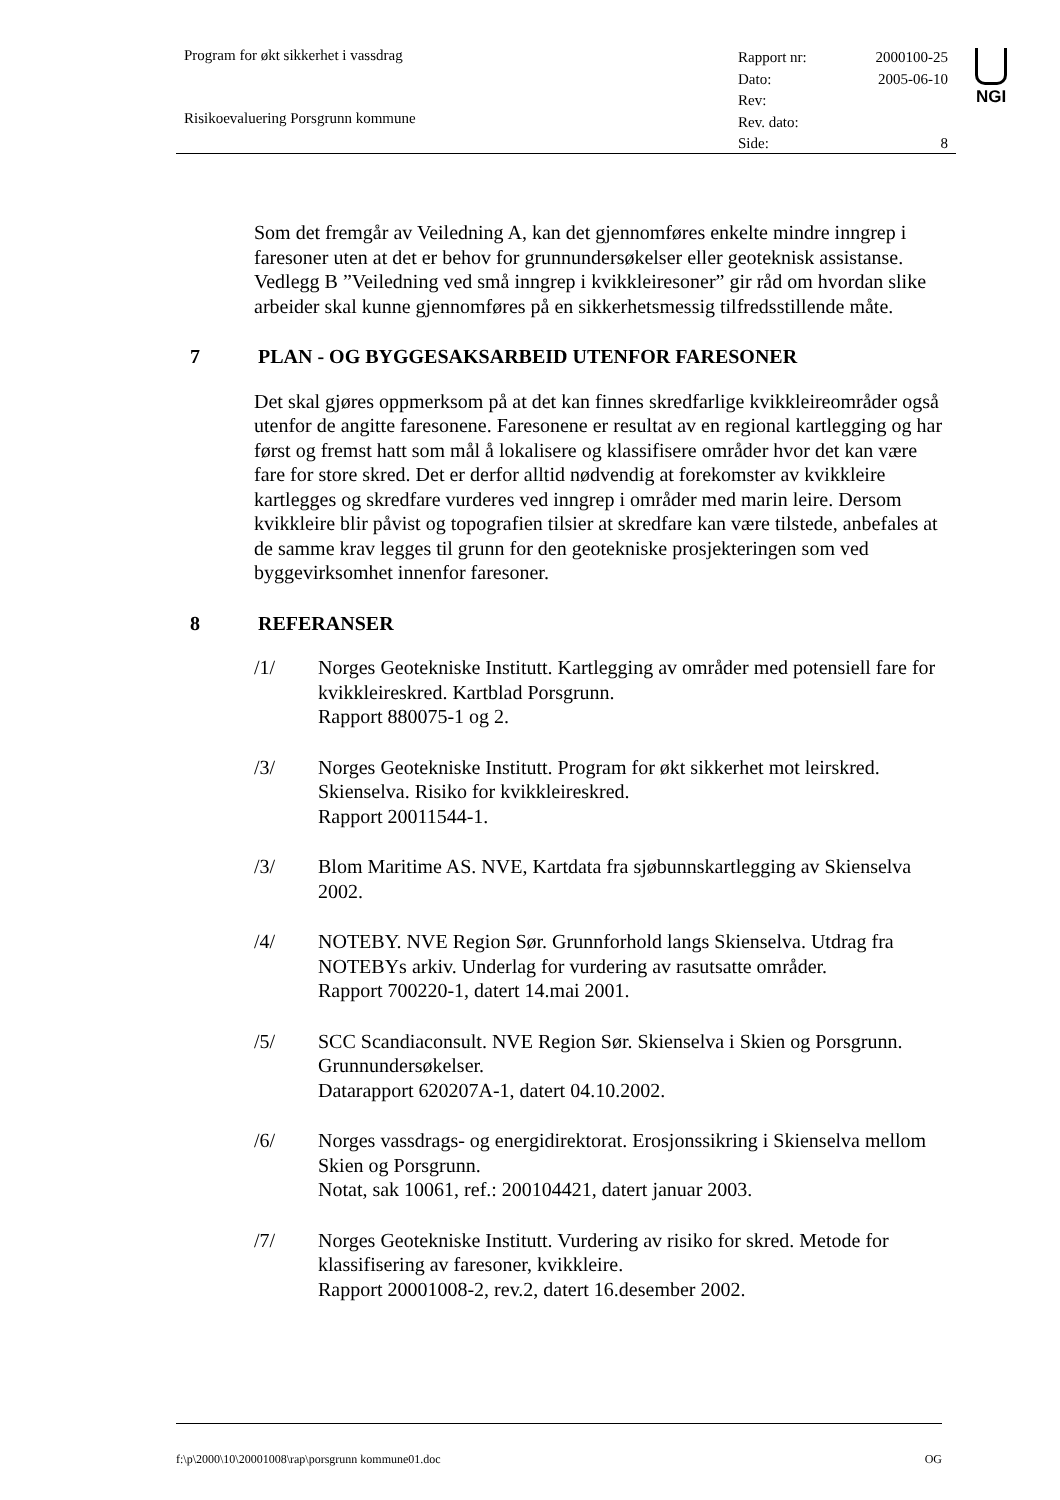Program for økt sikkerhet i vassdrag
Risikoevaluering Porsgrunn kommune
Rapport nr: 2000100-25
Dato: 2005-06-10
Rev:
Rev. dato:
Side: 8
NGI
Som det fremgår av Veiledning A, kan det gjennomføres enkelte mindre inngrep i faresoner uten at det er behov for grunnundersøkelser eller geoteknisk assistanse. Vedlegg B ”Veiledning ved små inngrep i kvikkleiresoner” gir råd om hvordan slike arbeider skal kunne gjennomføres på en sikkerhetsmessig tilfredsstillende måte.
7 PLAN - OG BYGGESAKSARBEID UTENFOR FARESONER
Det skal gjøres oppmerksom på at det kan finnes skredfarlige kvikkleireområder også utenfor de angitte faresonene. Faresonene er resultat av en regional kartlegging og har først og fremst hatt som mål å lokalisere og klassifisere områder hvor det kan være fare for store skred. Det er derfor alltid nødvendig at forekomster av kvikkleire kartlegges og skredfare vurderes ved inngrep i områder med marin leire. Dersom kvikkleire blir påvist og topografien tilsier at skredfare kan være tilstede, anbefales at de samme krav legges til grunn for den geotekniske prosjekteringen som ved byggevirksomhet innenfor faresoner.
8 REFERANSER
/1/ Norges Geotekniske Institutt. Kartlegging av områder med potensiell fare for kvikkleireskred. Kartblad Porsgrunn.
Rapport 880075-1 og 2.
/3/ Norges Geotekniske Institutt. Program for økt sikkerhet mot leirskred. Skienselva. Risiko for kvikkleireskred.
Rapport 20011544-1.
/3/ Blom Maritime AS. NVE, Kartdata fra sjøbunnskartlegging av Skienselva 2002.
/4/ NOTEBY. NVE Region Sør. Grunnforhold langs Skienselva. Utdrag fra NOTEBYs arkiv. Underlag for vurdering av rasutsatte områder.
Rapport 700220-1, datert 14.mai 2001.
/5/ SCC Scandiaconsult. NVE Region Sør. Skienselva i Skien og Porsgrunn. Grunnundersøkelser.
Datarapport 620207A-1, datert 04.10.2002.
/6/ Norges vassdrags- og energidirektorat. Erosjonssikring i Skienselva mellom Skien og Porsgrunn.
Notat, sak 10061, ref.: 200104421, datert januar 2003.
/7/ Norges Geotekniske Institutt. Vurdering av risiko for skred. Metode for klassifisering av faresoner, kvikkleire.
Rapport 20001008-2, rev.2, datert 16.desember 2002.
f:\p\2000\10\20001008\rap\porsgrunn kommune01.doc OG